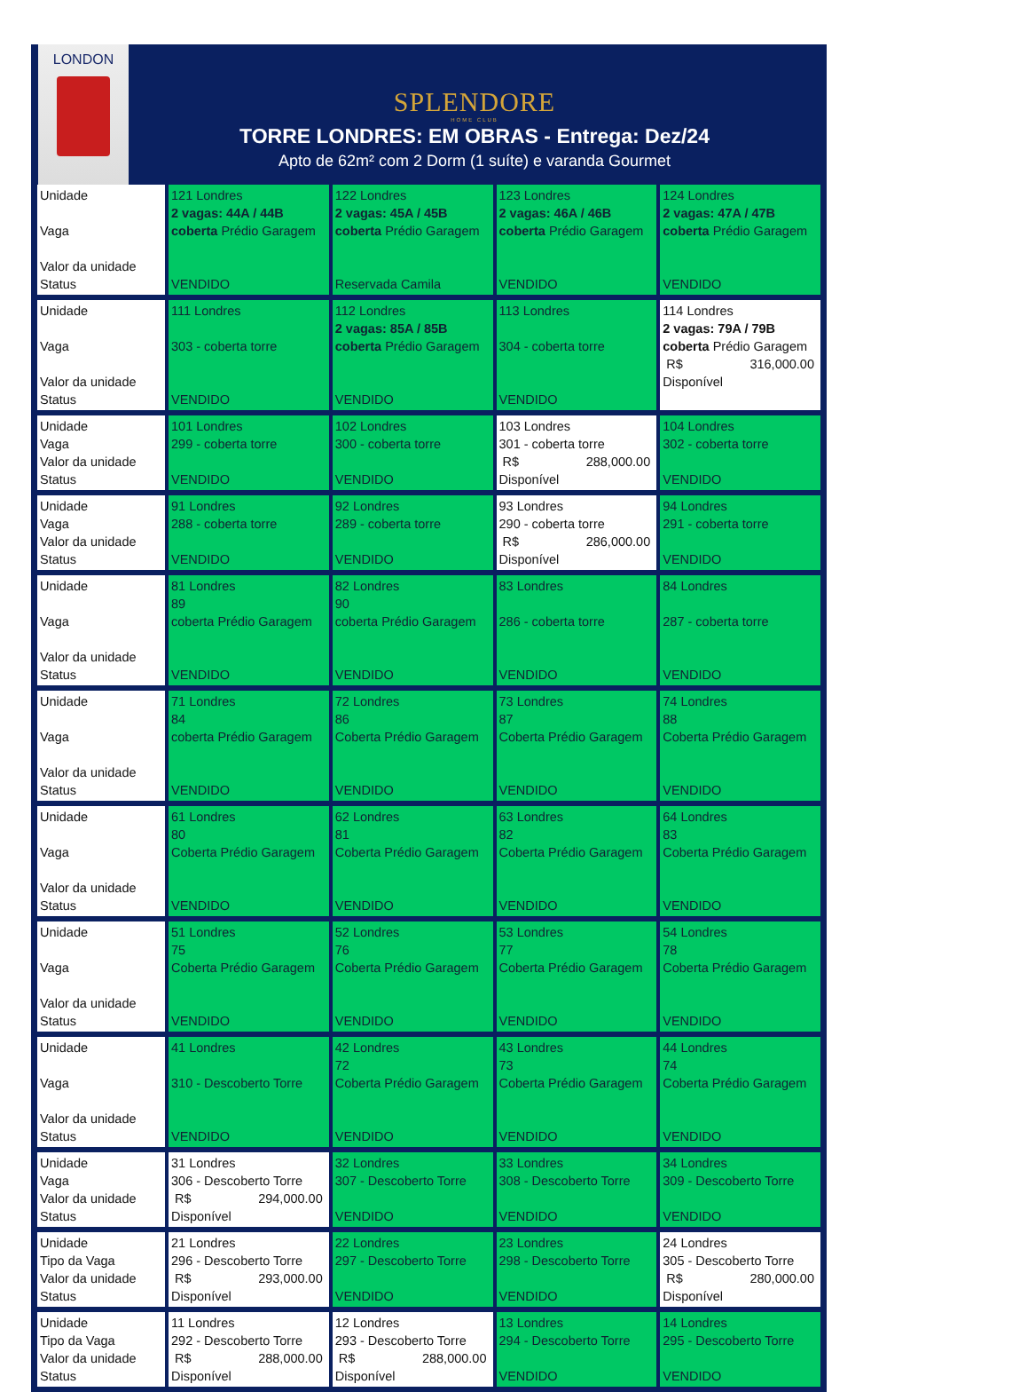LONDON
SPLENDORE
HOME CLUB
TORRE LONDRES: EM OBRAS - Entrega: Dez/24
Apto de 62m² com 2 Dorm (1 suíte) e varanda Gourmet
| Unidade Vaga Valor da unidade Status | 121 Londres 2 vagas: 44A / 44B coberta Prédio Garagem VENDIDO | 122 Londres 2 vagas: 45A / 45B coberta Prédio Garagem Reservada Camila | 123 Londres 2 vagas: 46A / 46B coberta Prédio Garagem VENDIDO | 124 Londres 2 vagas: 47A / 47B coberta Prédio Garagem VENDIDO |
| Unidade Vaga Valor da unidade Status | 111 Londres 303 - coberta torre VENDIDO | 112 Londres 2 vagas: 85A / 85B coberta Prédio Garagem VENDIDO | 113 Londres 304 - coberta torre VENDIDO | 114 Londres 2 vagas: 79A / 79B coberta Prédio Garagem R$ 316,000.00 Disponível |
| Unidade Vaga Valor da unidade Status | 101 Londres 299 - coberta torre VENDIDO | 102 Londres 300 - coberta torre VENDIDO | 103 Londres 301 - coberta torre R$ 288,000.00 Disponível | 104 Londres 302 - coberta torre VENDIDO |
| Unidade Vaga Valor da unidade Status | 91 Londres 288 - coberta torre VENDIDO | 92 Londres 289 - coberta torre VENDIDO | 93 Londres 290 - coberta torre R$ 286,000.00 Disponível | 94 Londres 291 - coberta torre VENDIDO |
| Unidade Vaga Valor da unidade Status | 81 Londres 89 coberta Prédio Garagem VENDIDO | 82 Londres 90 coberta Prédio Garagem VENDIDO | 83 Londres 286 - coberta torre VENDIDO | 84 Londres 287 - coberta torre VENDIDO |
| Unidade Vaga Valor da unidade Status | 71 Londres 84 coberta Prédio Garagem VENDIDO | 72 Londres 86 Coberta Prédio Garagem VENDIDO | 73 Londres 87 Coberta Prédio Garagem VENDIDO | 74 Londres 88 Coberta Prédio Garagem VENDIDO |
| Unidade Vaga Valor da unidade Status | 61 Londres 80 Coberta Prédio Garagem VENDIDO | 62 Londres 81 Coberta Prédio Garagem VENDIDO | 63 Londres 82 Coberta Prédio Garagem VENDIDO | 64 Londres 83 Coberta Prédio Garagem VENDIDO |
| Unidade Vaga Valor da unidade Status | 51 Londres 75 Coberta Prédio Garagem VENDIDO | 52 Londres 76 Coberta Prédio Garagem VENDIDO | 53 Londres 77 Coberta Prédio Garagem VENDIDO | 54 Londres 78 Coberta Prédio Garagem VENDIDO |
| Unidade Vaga Valor da unidade Status | 41 Londres 310 - Descoberto Torre VENDIDO | 42 Londres 72 Coberta Prédio Garagem VENDIDO | 43 Londres 73 Coberta Prédio Garagem VENDIDO | 44 Londres 74 Coberta Prédio Garagem VENDIDO |
| Unidade Vaga Valor da unidade Status | 31 Londres 306 - Descoberto Torre R$ 294,000.00 Disponível | 32 Londres 307 - Descoberto Torre VENDIDO | 33 Londres 308 - Descoberto Torre VENDIDO | 34 Londres 309 - Descoberto Torre VENDIDO |
| Unidade Tipo da Vaga Valor da unidade Status | 21 Londres 296 - Descoberto Torre R$ 293,000.00 Disponível | 22 Londres 297 - Descoberto Torre VENDIDO | 23 Londres 298 - Descoberto Torre VENDIDO | 24 Londres 305 - Descoberto Torre R$ 280,000.00 Disponível |
| Unidade Tipo da Vaga Valor da unidade Status | 11 Londres 292 - Descoberto Torre R$ 288,000.00 Disponível | 12 Londres 293 - Descoberto Torre R$ 288,000.00 Disponível | 13 Londres 294 - Descoberto Torre VENDIDO | 14 Londres 295 - Descoberto Torre VENDIDO |